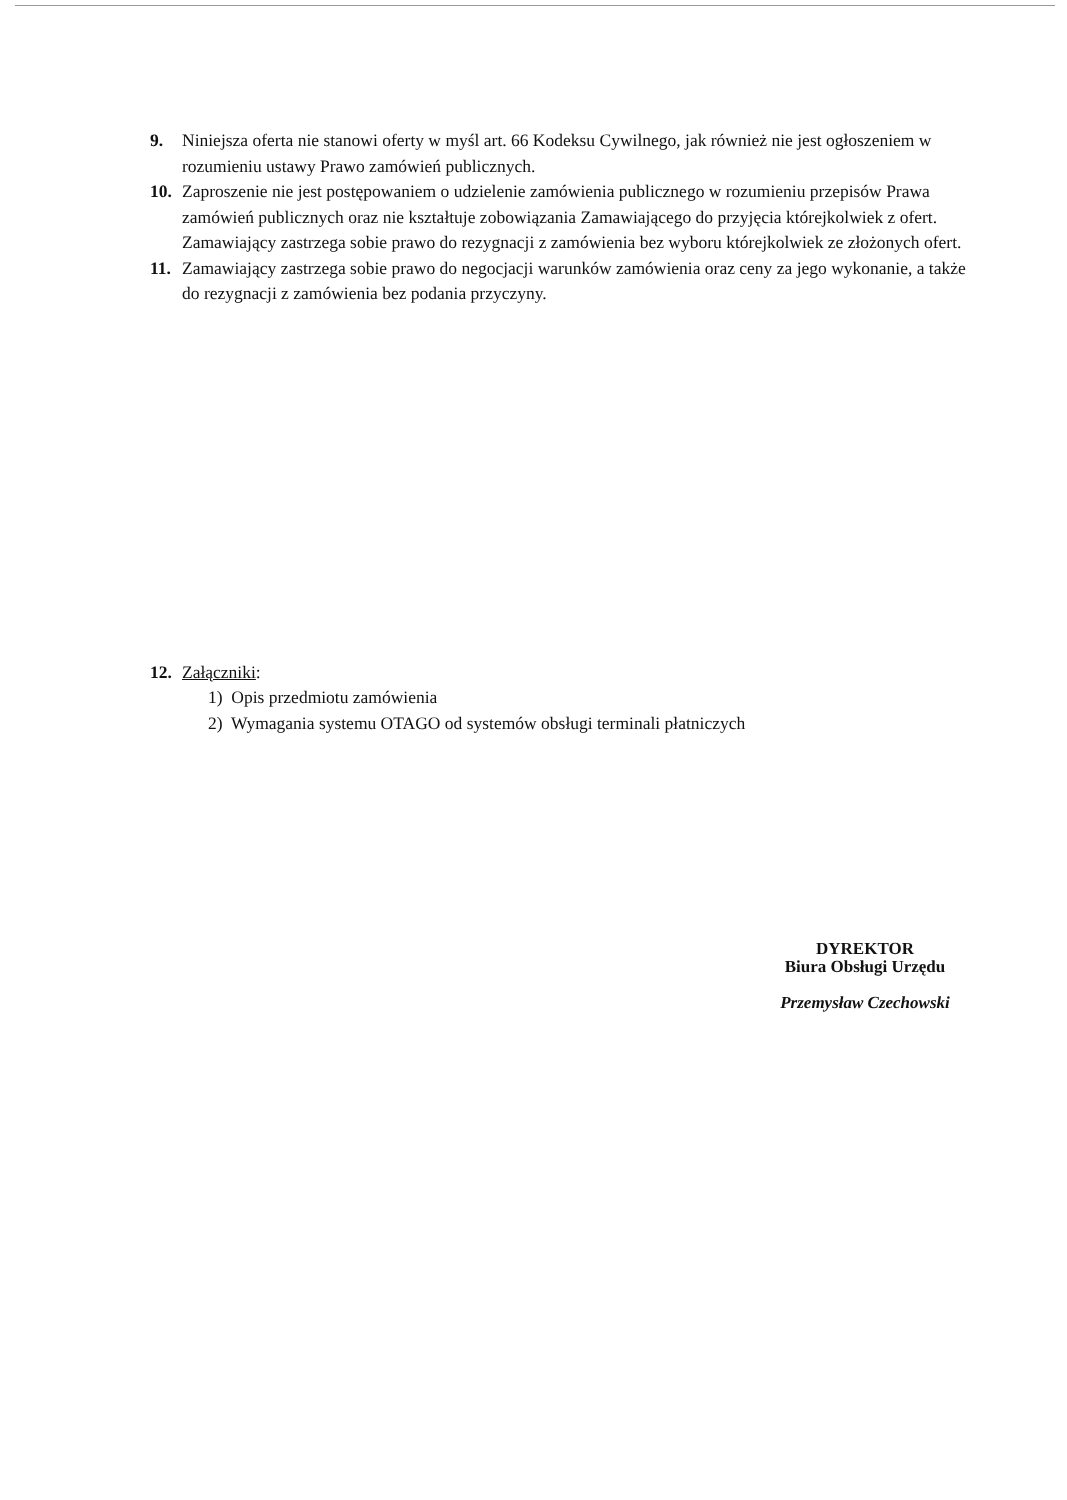9. Niniejsza oferta nie stanowi oferty w myśl art. 66 Kodeksu Cywilnego, jak również nie jest ogłoszeniem w rozumieniu ustawy Prawo zamówień publicznych.
10. Zaproszenie nie jest postępowaniem o udzielenie zamówienia publicznego w rozumieniu przepisów Prawa zamówień publicznych oraz nie kształtuje zobowiązania Zamawiającego do przyjęcia którejkolwiek z ofert. Zamawiający zastrzega sobie prawo do rezygnacji z zamówienia bez wyboru którejkolwiek ze złożonych ofert.
11. Zamawiający zastrzega sobie prawo do negocjacji warunków zamówienia oraz ceny za jego wykonanie, a także do rezygnacji z zamówienia bez podania przyczyny.
12. Załączniki:
1) Opis przedmiotu zamówienia
2) Wymagania systemu OTAGO od systemów obsługi terminali płatniczych
DYREKTOR
Biura Obsługi Urzędu
Przemysław Czechowski